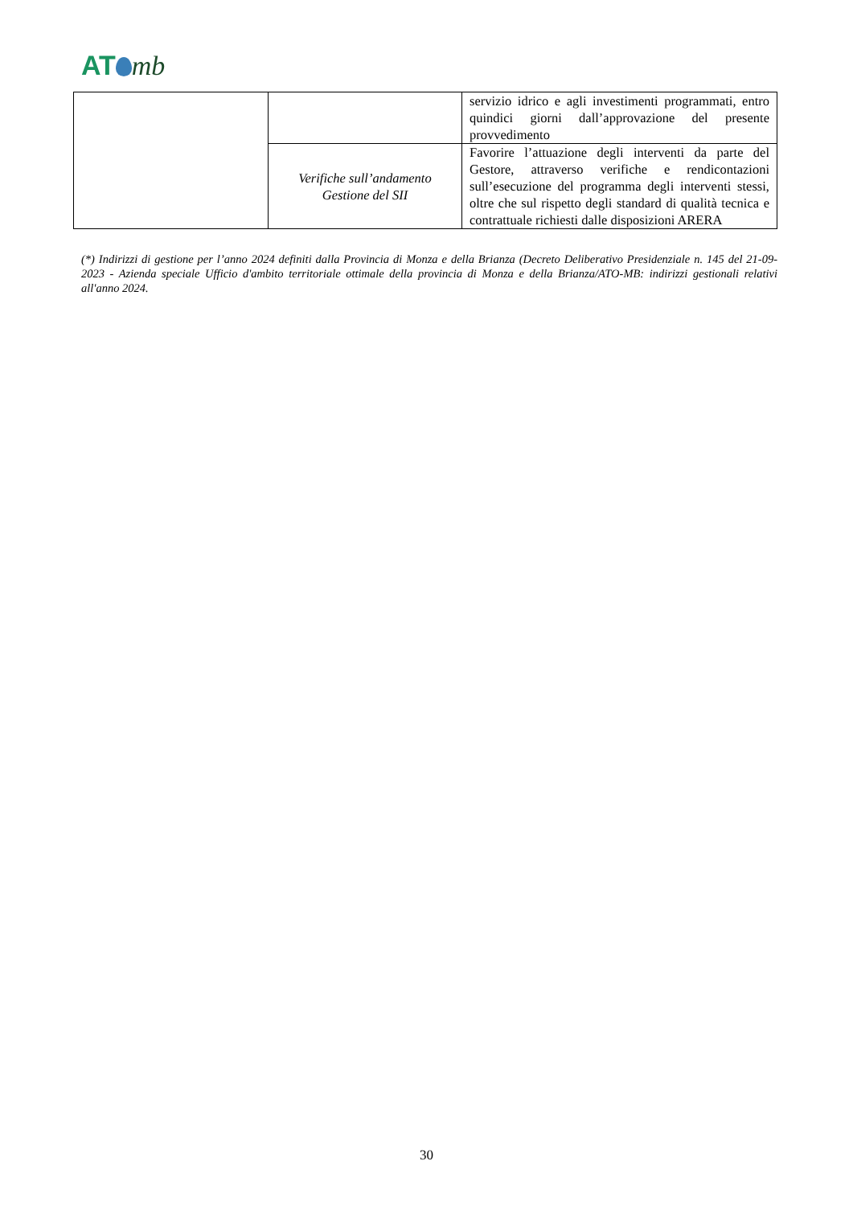AT mb
| | | servizio idrico e agli investimenti programmati, entro quindici giorni dall’approvazione del presente provvedimento |
| | Verifiche sull’andamento Gestione del SII | Favorire l’attuazione degli interventi da parte del Gestore, attraverso verifiche e rendicontazioni sull’esecuzione del programma degli interventi stessi, oltre che sul rispetto degli standard di qualità tecnica e contrattuale richiesti dalle disposizioni ARERA |
(*) Indirizzi di gestione per l’anno 2024 definiti dalla Provincia di Monza e della Brianza (Decreto Deliberativo Presidenziale n. 145 del 21-09-2023 - Azienda speciale Ufficio d'ambito territoriale ottimale della provincia di Monza e della Brianza/ATO-MB: indirizzi gestionali relativi all'anno 2024.
30